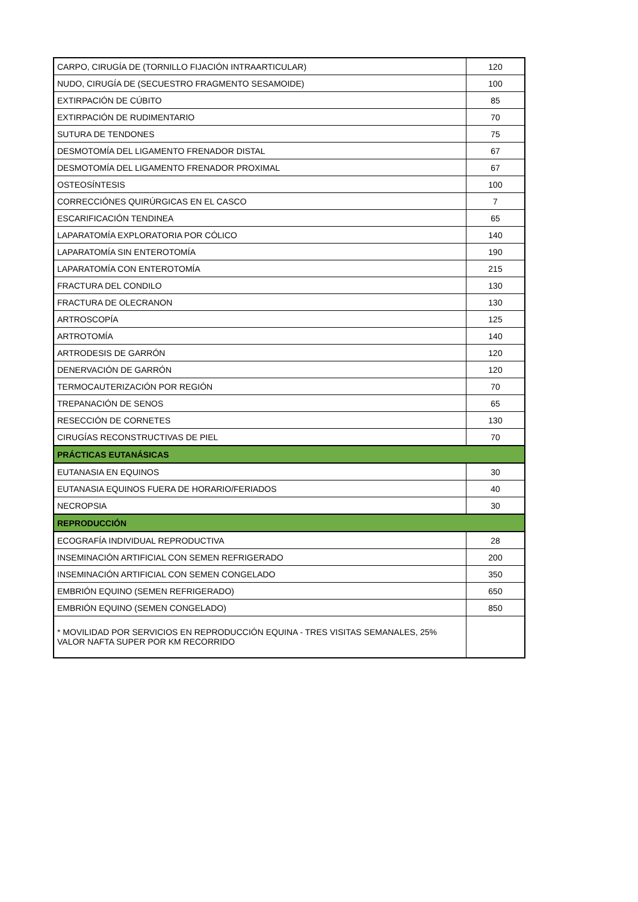| CARPO, CIRUGÍA DE (TORNILLO FIJACIÓN INTRAARTICULAR) | 120 |
| NUDO, CIRUGÍA DE (SECUESTRO FRAGMENTO SESAMOIDE) | 100 |
| EXTIRPACIÓN DE CÚBITO | 85 |
| EXTIRPACIÓN DE RUDIMENTARIO | 70 |
| SUTURA DE TENDONES | 75 |
| DESMOTOMÍA DEL LIGAMENTO FRENADOR DISTAL | 67 |
| DESMOTOMÍA DEL LIGAMENTO FRENADOR PROXIMAL | 67 |
| OSTEOSÍNTESIS | 100 |
| CORRECCIÓNES QUIRÚRGICAS EN EL CASCO | 7 |
| ESCARIFICACIÓN TENDINEA | 65 |
| LAPARATOMÍA EXPLORATORIA POR CÓLICO | 140 |
| LAPARATOMÍA SIN ENTEROTOMÍA | 190 |
| LAPARATOMÍA CON ENTEROTOMÍA | 215 |
| FRACTURA DEL CONDILO | 130 |
| FRACTURA DE OLECRANON | 130 |
| ARTROSCOPÍA | 125 |
| ARTROTOMÍA | 140 |
| ARTRODESIS DE GARRÓN | 120 |
| DENERVACIÓN DE GARRÓN | 120 |
| TERMOCAUTERIZACIÓN POR REGIÓN | 70 |
| TREPANACIÓN DE SENOS | 65 |
| RESECCIÓN DE CORNETES | 130 |
| CIRUGÍAS RECONSTRUCTIVAS DE PIEL | 70 |
| PRÁCTICAS EUTANÁSICAS | |
| EUTANASIA EN EQUINOS | 30 |
| EUTANASIA EQUINOS FUERA DE HORARIO/FERIADOS | 40 |
| NECROPSIA | 30 |
| REPRODUCCIÓN | |
| ECOGRAFÍA INDIVIDUAL REPRODUCTIVA | 28 |
| INSEMINACIÓN ARTIFICIAL CON SEMEN REFRIGERADO | 200 |
| INSEMINACIÓN ARTIFICIAL CON SEMEN CONGELADO | 350 |
| EMBRIÓN EQUINO (SEMEN REFRIGERADO) | 650 |
| EMBRIÓN EQUINO (SEMEN CONGELADO) | 850 |
| * MOVILIDAD POR SERVICIOS EN REPRODUCCIÓN EQUINA - TRES VISITAS SEMANALES, 25% VALOR NAFTA SUPER POR KM RECORRIDO | |